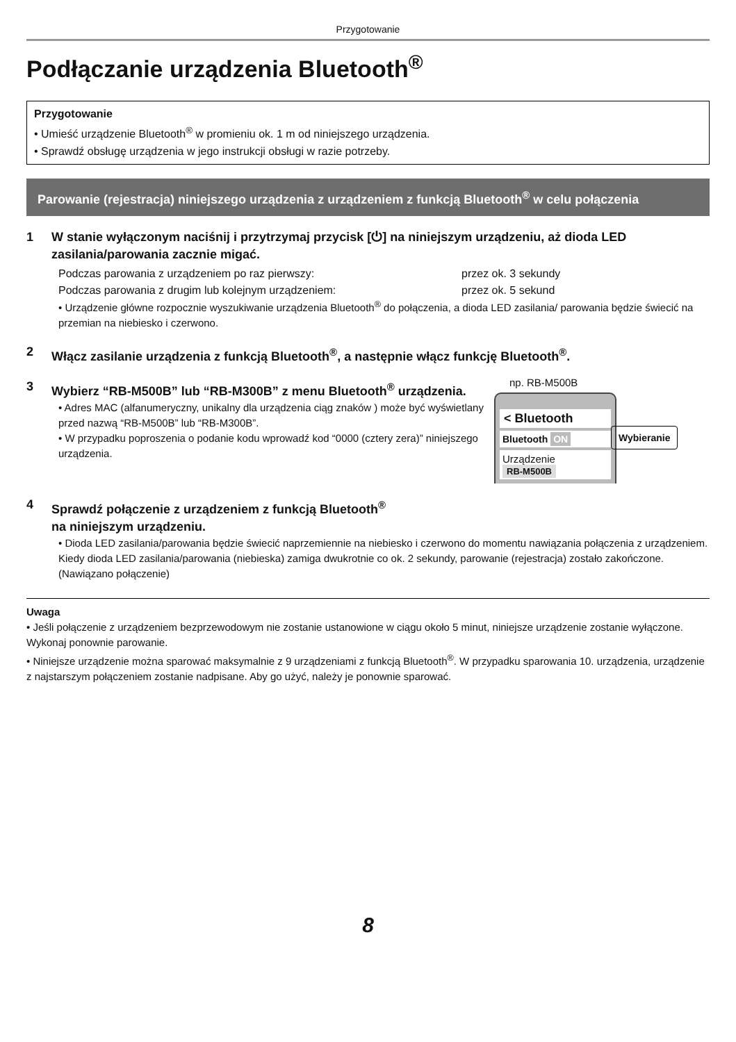Przygotowanie
Podłączanie urządzenia Bluetooth<sup>®</sup>
Przygotowanie
• Umieść urządzenie Bluetooth<sup>®</sup> w promieniu ok. 1 m od niniejszego urządzenia.
• Sprawdź obsługę urządzenia w jego instrukcji obsługi w razie potrzeby.
Parowanie (rejestracja) niniejszego urządzenia z urządzeniem z funkcją Bluetooth<sup>®</sup> w celu połączenia
1 W stanie wyłączonym naciśnij i przytrzymaj przycisk [⏻] na niniejszym urządzeniu, aż dioda LED zasilania/parowania zacznie migać.
Podczas parowania z urządzeniem po raz pierwszy: przez ok. 3 sekundy
Podczas parowania z drugim lub kolejnym urządzeniem: przez ok. 5 sekund
• Urządzenie główne rozpocznie wyszukiwanie urządzenia Bluetooth<sup>®</sup> do połączenia, a dioda LED zasilania/ parowania będzie świecić na przemian na niebiesko i czerwono.
2 Włącz zasilanie urządzenia z funkcją Bluetooth<sup>®</sup>, a następnie włącz funkcję Bluetooth<sup>®</sup>.
3 Wybierz “RB-M500B” lub “RB-M300B” z menu Bluetooth<sup>®</sup> urządzenia.
• Adres MAC (alfanumeryczny, unikalny dla urządzenia ciąg znaków ) może być wyświetlany przed nazwą “RB-M500B” lub “RB-M300B”.
• W przypadku poproszenia o podanie kodu wprowadź kod “0000 (cztery zera)” niniejszego urządzenia.
np. RB-M500B
< Bluetooth
Bluetooth ON
Urządzenie
RB-M500B
Wybieranie
4 Sprawdź połączenie z urządzeniem z funkcją Bluetooth<sup>®</sup>
na niniejszym urządzeniu.
• Dioda LED zasilania/parowania będzie świecić naprzemiennie na niebiesko i czerwono do momentu nawiązania połączenia z urządzeniem. Kiedy dioda LED zasilania/parowania (niebieska) zamiga dwukrotnie co ok. 2 sekundy, parowanie (rejestracja) zostało zakończone. (Nawiązano połączenie)
Uwaga
• Jeśli połączenie z urządzeniem bezprzewodowym nie zostanie ustanowione w ciągu około 5 minut, niniejsze urządzenie zostanie wyłączone. Wykonaj ponownie parowanie.
• Niniejsze urządzenie można sparować maksymalnie z 9 urządzeniami z funkcją Bluetooth<sup>®</sup>. W przypadku sparowania 10. urządzenia, urządzenie z najstarszym połączeniem zostanie nadpisane. Aby go użyć, należy je ponownie sparować.
8